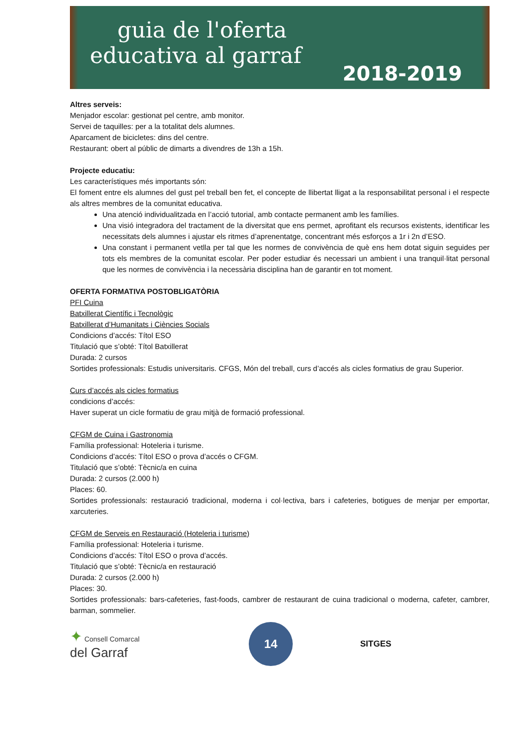guia de l'oferta
educativa al garraf
2018-2019
Altres serveis:
Menjador escolar: gestionat pel centre, amb monitor.
Servei de taquilles: per a la totalitat dels alumnes.
Aparcament de bicicletes: dins del centre.
Restaurant: obert al públic de dimarts a divendres de 13h a 15h.
Projecte educatiu:
Les característiques més importants són:
El foment entre els alumnes del gust pel treball ben fet, el concepte de llibertat lligat a la responsabilitat personal i el respecte als altres membres de la comunitat educativa.
Una atenció individualitzada en l’acció tutorial, amb contacte permanent amb les famílies.
Una visió integradora del tractament de la diversitat que ens permet, aprofitant els recursos existents, identificar les necessitats dels alumnes i ajustar els ritmes d’aprenentatge, concentrant més esforços a 1r i 2n d’ESO.
Una constant i permanent vetlla per tal que les normes de convivència de què ens hem dotat siguin seguides per tots els membres de la comunitat escolar. Per poder estudiar és necessari un ambient i una tranquil·litat personal que les normes de convivència i la necessària disciplina han de garantir en tot moment.
OFERTA FORMATIVA POSTOBLIGATÒRIA
PFI Cuina
Batxillerat Científic i Tecnològic
Batxillerat d’Humanitats i Ciències Socials
Condicions d’accés: Títol ESO
Titulació que s’obté: Títol Batxillerat
Durada: 2 cursos
Sortides professionals: Estudis universitaris. CFGS, Món del treball, curs d’accés als cicles formatius de grau Superior.
Curs d’accés als cicles formatius
condicions d’accés:
Haver superat un cicle formatiu de grau mitjà de formació professional.
CFGM de Cuina i Gastronomia
Família professional: Hoteleria i turisme.
Condicions d’accés: Títol ESO o prova d’accés o CFGM.
Titulació que s’obté: Tècnic/a en cuina
Durada: 2 cursos (2.000 h)
Places: 60.
Sortides professionals: restauració tradicional, moderna i col·lectiva, bars i cafeteries, botigues de menjar per emportar, xarcuteries.
CFGM de Serveis en Restauració (Hoteleria i turisme)
Família professional: Hoteleria i turisme.
Condicions d’accés: Títol ESO o prova d’accés.
Titulació que s’obté: Tècnic/a en restauració
Durada: 2 cursos (2.000 h)
Places: 30.
Sortides professionals: bars-cafeteries, fast-foods, cambrer de restaurant de cuina tradicional o moderna, cafeter, cambrer, barman, sommelier.
✦ Consell Comarcal
del Garraf
14
SITGES